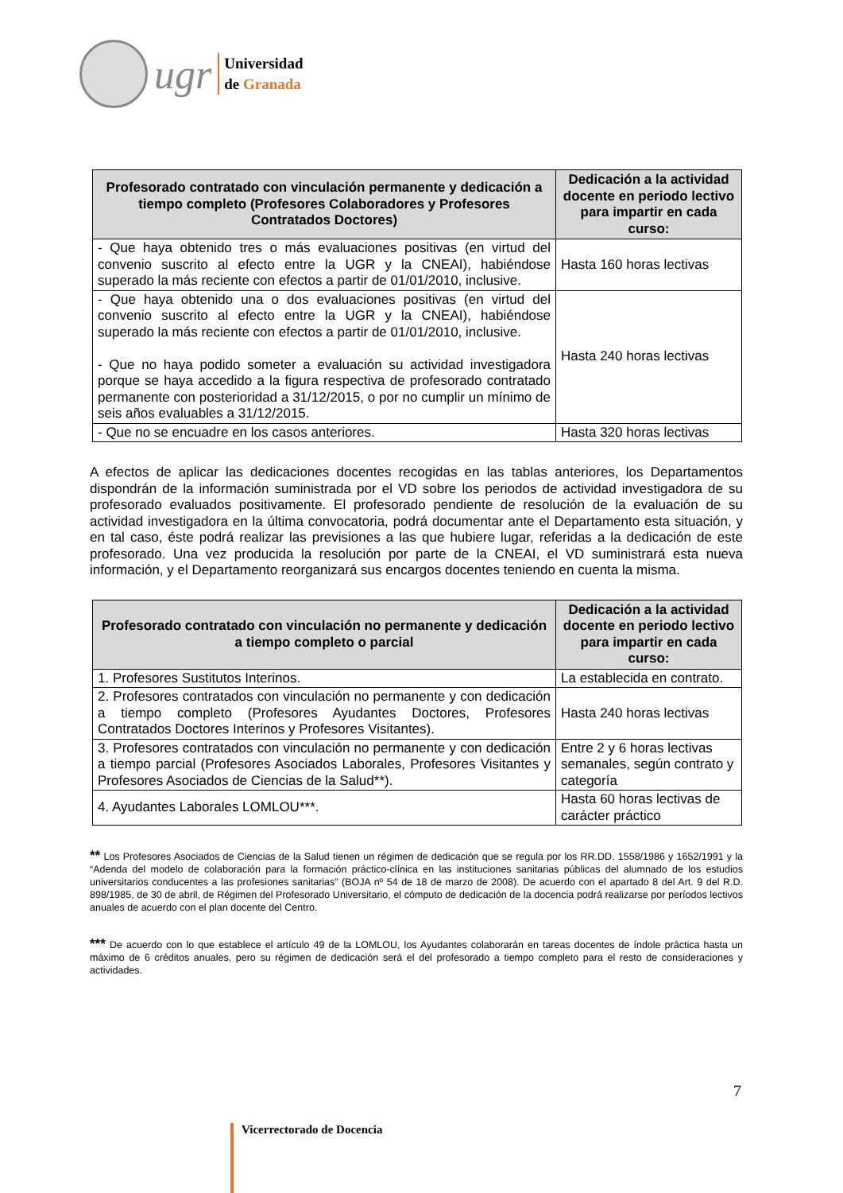ugr
Universidad
de Granada
| Profesorado contratado con vinculación permanente y dedicación a tiempo completo (Profesores Colaboradores y Profesores Contratados Doctores) | Dedicación a la actividad docente en periodo lectivo para impartir en cada curso: |
| --- | --- |
| - Que haya obtenido tres o más evaluaciones positivas (en virtud del convenio suscrito al efecto entre la UGR y la CNEAI), habiéndose superado la más reciente con efectos a partir de 01/01/2010, inclusive. | Hasta 160 horas lectivas |
| - Que haya obtenido una o dos evaluaciones positivas (en virtud del convenio suscrito al efecto entre la UGR y la CNEAI), habiéndose superado la más reciente con efectos a partir de 01/01/2010, inclusive. - Que no haya podido someter a evaluación su actividad investigadora porque se haya accedido a la figura respectiva de profesorado contratado permanente con posterioridad a 31/12/2015, o por no cumplir un mínimo de seis años evaluables a 31/12/2015. | Hasta 240 horas lectivas |
| - Que no se encuadre en los casos anteriores. | Hasta 320 horas lectivas |
A efectos de aplicar las dedicaciones docentes recogidas en las tablas anteriores, los Departamentos dispondrán de la información suministrada por el VD sobre los periodos de actividad investigadora de su profesorado evaluados positivamente. El profesorado pendiente de resolución de la evaluación de su actividad investigadora en la última convocatoria, podrá documentar ante el Departamento esta situación, y en tal caso, éste podrá realizar las previsiones a las que hubiere lugar, referidas a la dedicación de este profesorado. Una vez producida la resolución por parte de la CNEAI, el VD suministrará esta nueva información, y el Departamento reorganizará sus encargos docentes teniendo en cuenta la misma.
| Profesorado contratado con vinculación no permanente y dedicación a tiempo completo o parcial | Dedicación a la actividad docente en periodo lectivo para impartir en cada curso: |
| --- | --- |
| 1. Profesores Sustitutos Interinos. | La establecida en contrato. |
| 2. Profesores contratados con vinculación no permanente y con dedicación a tiempo completo (Profesores Ayudantes Doctores, Profesores Contratados Doctores Interinos y Profesores Visitantes). | Hasta 240 horas lectivas |
| 3. Profesores contratados con vinculación no permanente y con dedicación a tiempo parcial (Profesores Asociados Laborales, Profesores Visitantes y Profesores Asociados de Ciencias de la Salud**). | Entre 2 y 6 horas lectivas semanales, según contrato y categoría |
| 4. Ayudantes Laborales LOMLOU***. | Hasta 60 horas lectivas de carácter práctico |
** Los Profesores Asociados de Ciencias de la Salud tienen un régimen de dedicación que se regula por los RR.DD. 1558/1986 y 1652/1991 y la “Adenda del modelo de colaboración para la formación práctico-clínica en las instituciones sanitarias públicas del alumnado de los estudios universitarios conducentes a las profesiones sanitarias” (BOJA nº 54 de 18 de marzo de 2008). De acuerdo con el apartado 8 del Art. 9 del R.D. 898/1985, de 30 de abril, de Régimen del Profesorado Universitario, el cómputo de dedicación de la docencia podrá realizarse por períodos lectivos anuales de acuerdo con el plan docente del Centro.
*** De acuerdo con lo que establece el artículo 49 de la LOMLOU, los Ayudantes colaborarán en tareas docentes de índole práctica hasta un máximo de 6 créditos anuales, pero su régimen de dedicación será el del profesorado a tiempo completo para el resto de consideraciones y actividades.
7
Vicerrectorado de Docencia